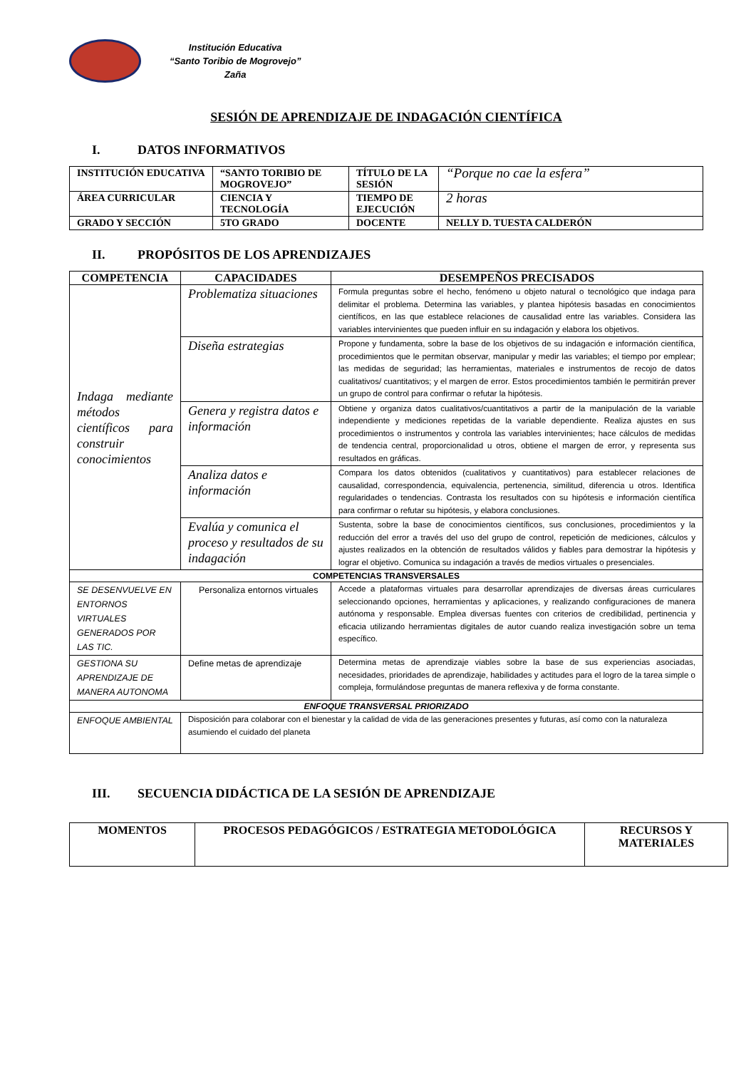Institución Educativa
“Santo Toribio de Mogrovejo”
Zaña
SESIÓN DE APRENDIZAJE DE INDAGACIÓN CIENTÍFICA
I. DATOS INFORMATIVOS
| INSTITUCIÓN EDUCATIVA | “SANTO TORIBIO DE MOGROVEJO” | TÍTULO DE LA SESIÓN | “Porque no cae la esfera” |
| ÁREA CURRICULAR | CIENCIA Y TECNOLOGÍA | TIEMPO DE EJECUCIÓN | 2 horas |
| GRADO Y SECCIÓN | 5TO GRADO | DOCENTE | NELLY D. TUESTA CALDERÓN |
II. PROPÓSITOS DE LOS APRENDIZAJES
| COMPETENCIA | CAPACIDADES | DESEMPEÑOS PRECISADOS |
| --- | --- | --- |
| Indaga mediante métodos científicos para construir conocimientos | Problematiza situaciones | Formula preguntas sobre el hecho, fenómeno u objeto natural o tecnológico que indaga para delimitar el problema. Determina las variables, y plantea hipótesis basadas en conocimientos científicos, en las que establece relaciones de causalidad entre las variables. Considera las variables intervinientes que pueden influir en su indagación y elabora los objetivos. |
| | Diseña estrategias | Propone y fundamenta, sobre la base de los objetivos de su indagación e información científica, procedimientos que le permitan observar, manipular y medir las variables; el tiempo por emplear; las medidas de seguridad; las herramientas, materiales e instrumentos de recojo de datos cualitativos/ cuantitativos; y el margen de error. Estos procedimientos también le permitirán prever un grupo de control para confirmar o refutar la hipótesis. |
| | Genera y registra datos e información | Obtiene y organiza datos cualitativos/cuantitativos a partir de la manipulación de la variable independiente y mediciones repetidas de la variable dependiente. Realiza ajustes en sus procedimientos o instrumentos y controla las variables intervinientes; hace cálculos de medidas de tendencia central, proporcionalidad u otros, obtiene el margen de error, y representa sus resultados en gráficas. |
| | Analiza datos e información | Compara los datos obtenidos (cualitativos y cuantitativos) para establecer relaciones de causalidad, correspondencia, equivalencia, pertenencia, similitud, diferencia u otros. Identifica regularidades o tendencias. Contrasta los resultados con su hipótesis e información científica para confirmar o refutar su hipótesis, y elabora conclusiones. |
| | Evalúa y comunica el proceso y resultados de su indagación | Sustenta, sobre la base de conocimientos científicos, sus conclusiones, procedimientos y la reducción del error a través del uso del grupo de control, repetición de mediciones, cálculos y ajustes realizados en la obtención de resultados válidos y fiables para demostrar la hipótesis y lograr el objetivo. Comunica su indagación a través de medios virtuales o presenciales. |
| COMPETENCIAS TRANSVERSALES | | |
| SE DESENVUELVE EN ENTORNOS VIRTUALES GENERADOS POR LAS TIC. | Personaliza entornos virtuales | Accede a plataformas virtuales para desarrollar aprendizajes de diversas áreas curriculares seleccionando opciones, herramientas y aplicaciones, y realizando configuraciones de manera autónoma y responsable. Emplea diversas fuentes con criterios de credibilidad, pertinencia y eficacia utilizando herramientas digitales de autor cuando realiza investigación sobre un tema específico. |
| GESTIONA SU APRENDIZAJE DE MANERA AUTONOMA | Define metas de aprendizaje | Determina metas de aprendizaje viables sobre la base de sus experiencias asociadas, necesidades, prioridades de aprendizaje, habilidades y actitudes para el logro de la tarea simple o compleja, formulándose preguntas de manera reflexiva y de forma constante. |
| ENFOQUE TRANSVERSAL PRIORIZADO | | |
| ENFOQUE AMBIENTAL | Disposición para colaborar con el bienestar y la calidad de vida de las generaciones presentes y futuras, así como con la naturaleza asumiendo el cuidado del planeta | |
III. SECUENCIA DIDÁCTICA DE LA SESIÓN DE APRENDIZAJE
| MOMENTOS | PROCESOS PEDAGÓGICOS / ESTRATEGIA METODOLÓGICA | RECURSOS Y MATERIALES |